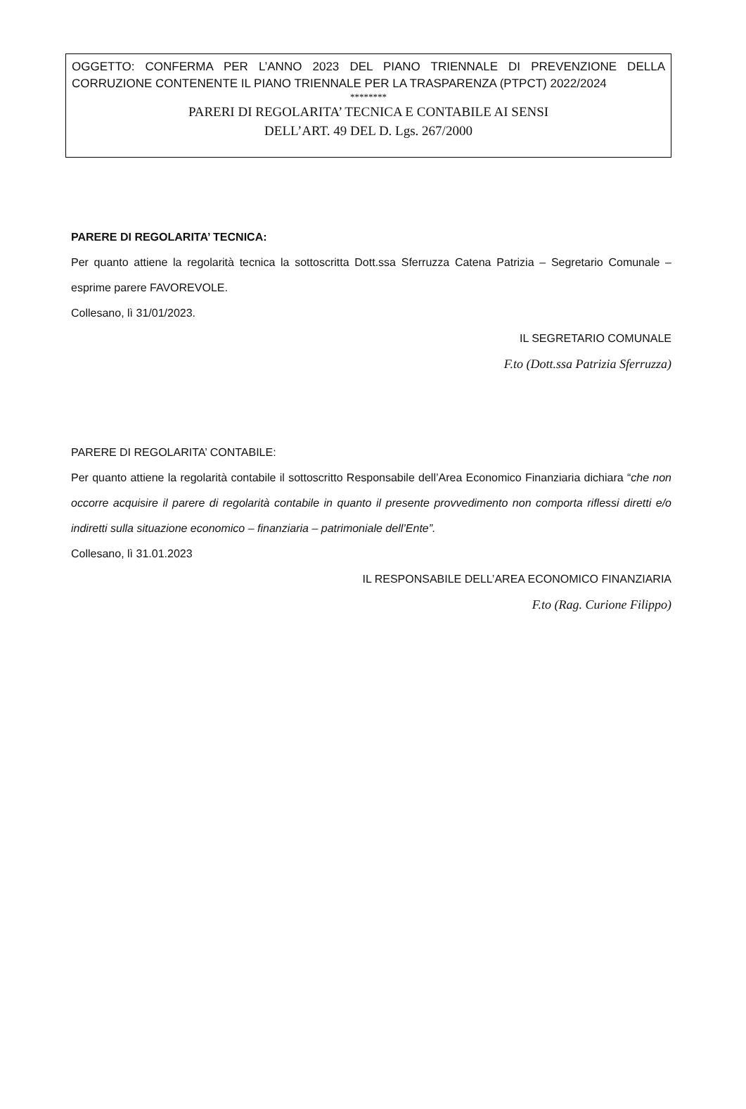OGGETTO: CONFERMA PER L’ANNO 2023 DEL PIANO TRIENNALE DI PREVENZIONE DELLA CORRUZIONE CONTENENTE IL PIANO TRIENNALE PER LA TRASPARENZA (PTPCT) 2022/2024
********
PARERI DI REGOLARITA’ TECNICA E CONTABILE AI SENSI
DELL’ART. 49 DEL D. Lgs. 267/2000
PARERE DI REGOLARITA’ TECNICA:
Per quanto attiene la regolarità tecnica la sottoscritta Dott.ssa Sferruzza Catena Patrizia – Segretario Comunale – esprime parere FAVOREVOLE.
Collesano, lì 31/01/2023.
IL SEGRETARIO COMUNALE
F.to (Dott.ssa Patrizia Sferruzza)
PARERE DI REGOLARITA’ CONTABILE:
Per quanto attiene la regolarità contabile il sottoscritto Responsabile dell’Area Economico Finanziaria dichiara “che non occorre acquisire il parere di regolarità contabile in quanto il presente provvedimento non comporta riflessi diretti e/o indiretti sulla situazione economico – finanziaria – patrimoniale dell’Ente”.
Collesano, lì 31.01.2023
IL RESPONSABILE DELL’AREA ECONOMICO FINANZIARIA
F.to (Rag. Curione Filippo)